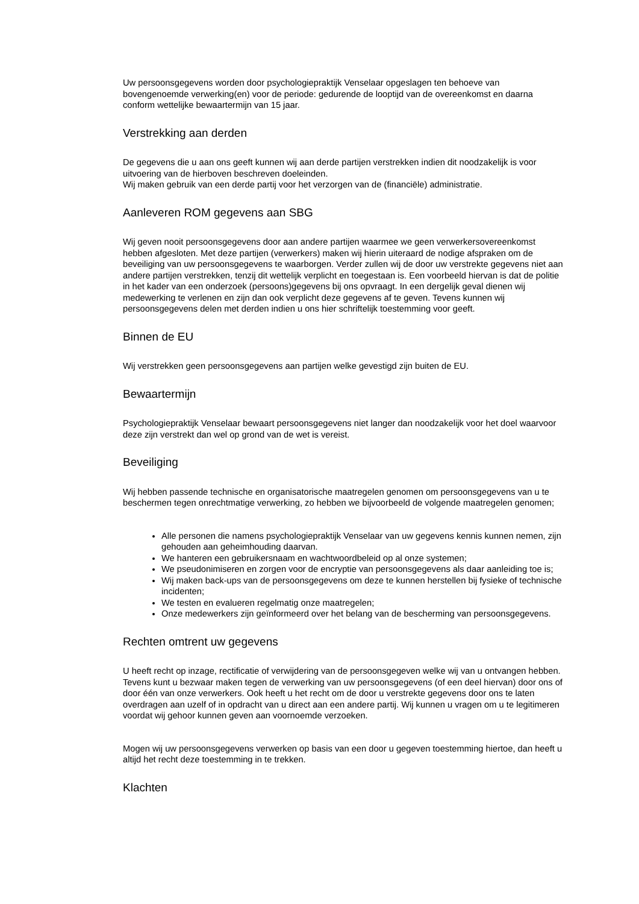Uw persoonsgegevens worden door psychologiepraktijk Venselaar opgeslagen ten behoeve van bovengenoemde verwerking(en) voor de periode: gedurende de looptijd van de overeenkomst en daarna conform wettelijke bewaartermijn van 15 jaar.
Verstrekking aan derden
De gegevens die u aan ons geeft kunnen wij aan derde partijen verstrekken indien dit noodzakelijk is voor uitvoering van de hierboven beschreven doeleinden.
Wij maken gebruik van een derde partij voor het verzorgen van de (financiële) administratie.
Aanleveren ROM gegevens aan SBG
Wij geven nooit persoonsgegevens door aan andere partijen waarmee we geen verwerkersovereenkomst hebben afgesloten. Met deze partijen (verwerkers) maken wij hierin uiteraard de nodige afspraken om de beveiliging van uw persoonsgegevens te waarborgen. Verder zullen wij de door uw verstrekte gegevens niet aan andere partijen verstrekken, tenzij dit wettelijk verplicht en toegestaan is. Een voorbeeld hiervan is dat de politie in het kader van een onderzoek (persoons)gegevens bij ons opvraagt. In een dergelijk geval dienen wij medewerking te verlenen en zijn dan ook verplicht deze gegevens af te geven. Tevens kunnen wij persoonsgegevens delen met derden indien u ons hier schriftelijk toestemming voor geeft.
Binnen de EU
Wij verstrekken geen persoonsgegevens aan partijen welke gevestigd zijn buiten de EU.
Bewaartermijn
Psychologiepraktijk Venselaar bewaart persoonsgegevens niet langer dan noodzakelijk voor het doel waarvoor deze zijn verstrekt dan wel op grond van de wet is vereist.
Beveiliging
Wij hebben passende technische en organisatorische maatregelen genomen om persoonsgegevens van u te beschermen tegen onrechtmatige verwerking, zo hebben we bijvoorbeeld de volgende maatregelen genomen;
Alle personen die namens psychologiepraktijk Venselaar van uw gegevens kennis kunnen nemen, zijn gehouden aan geheimhouding daarvan.
We hanteren een gebruikersnaam en wachtwoordbeleid op al onze systemen;
We pseudonimiseren en zorgen voor de encryptie van persoonsgegevens als daar aanleiding toe is;
Wij maken back-ups van de persoonsgegevens om deze te kunnen herstellen bij fysieke of technische incidenten;
We testen en evalueren regelmatig onze maatregelen;
Onze medewerkers zijn geïnformeerd over het belang van de bescherming van persoonsgegevens.
Rechten omtrent uw gegevens
U heeft recht op inzage, rectificatie of verwijdering van de persoonsgegeven welke wij van u ontvangen hebben. Tevens kunt u bezwaar maken tegen de verwerking van uw persoonsgegevens (of een deel hiervan) door ons of door één van onze verwerkers. Ook heeft u het recht om de door u verstrekte gegevens door ons te laten overdragen aan uzelf of in opdracht van u direct aan een andere partij. Wij kunnen u vragen om u te legitimeren voordat wij gehoor kunnen geven aan voornoemde verzoeken.
Mogen wij uw persoonsgegevens verwerken op basis van een door u gegeven toestemming hiertoe, dan heeft u altijd het recht deze toestemming in te trekken.
Klachten